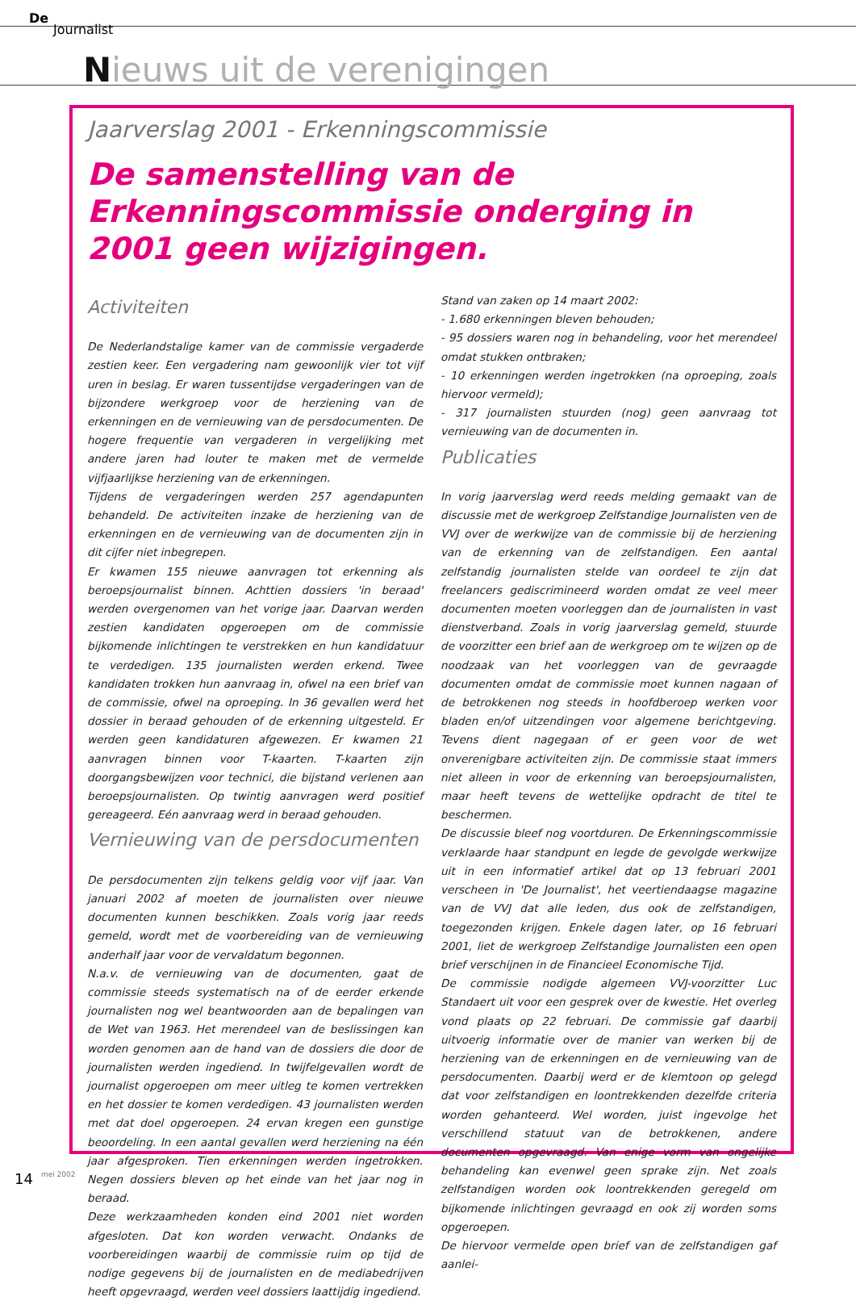De
Journalist
Nieuws uit de verenigingen
Jaarverslag 2001 - Erkenningscommissie
De samenstelling van de Erkenningscommissie onderging in 2001 geen wijzigingen.
Activiteiten
De Nederlandstalige kamer van de commissie vergaderde zestien keer. Een vergadering nam gewoonlijk vier tot vijf uren in beslag. Er waren tussentijdse vergaderingen van de bijzondere werkgroep voor de herziening van de erkenningen en de vernieuwing van de persdocumenten. De hogere frequentie van vergaderen in vergelijking met andere jaren had louter te maken met de vermelde vijfjaarlijkse herziening van de erkenningen.
Tijdens de vergaderingen werden 257 agendapunten behandeld. De activiteiten inzake de herziening van de erkenningen en de vernieuwing van de documenten zijn in dit cijfer niet inbegrepen.
Er kwamen 155 nieuwe aanvragen tot erkenning als beroepsjournalist binnen. Achttien dossiers 'in beraad' werden overgenomen van het vorige jaar. Daarvan werden zestien kandidaten opgeroepen om de commissie bijkomende inlichtingen te verstrekken en hun kandidatuur te verdedigen. 135 journalisten werden erkend. Twee kandidaten trokken hun aanvraag in, ofwel na een brief van de commissie, ofwel na oproeping. In 36 gevallen werd het dossier in beraad gehouden of de erkenning uitgesteld. Er werden geen kandidaturen afgewezen. Er kwamen 21 aanvragen binnen voor T-kaarten. T-kaarten zijn doorgangsbewijzen voor technici, die bijstand verlenen aan beroepsjournalisten. Op twintig aanvragen werd positief gereageerd. Eén aanvraag werd in beraad gehouden.
Vernieuwing van de persdocumenten
De persdocumenten zijn telkens geldig voor vijf jaar. Van januari 2002 af moeten de journalisten over nieuwe documenten kunnen beschikken. Zoals vorig jaar reeds gemeld, wordt met de voorbereiding van de vernieuwing anderhalf jaar voor de vervaldatum begonnen.
N.a.v. de vernieuwing van de documenten, gaat de commissie steeds systematisch na of de eerder erkende journalisten nog wel beantwoorden aan de bepalingen van de Wet van 1963. Het merendeel van de beslissingen kan worden genomen aan de hand van de dossiers die door de journalisten werden ingediend. In twijfelgevallen wordt de journalist opgeroepen om meer uitleg te komen vertrekken en het dossier te komen verdedigen. 43 journalisten werden met dat doel opgeroepen. 24 ervan kregen een gunstige beoordeling. In een aantal gevallen werd herziening na één jaar afgesproken. Tien erkenningen werden ingetrokken. Negen dossiers bleven op het einde van het jaar nog in beraad.
Deze werkzaamheden konden eind 2001 niet worden afgesloten. Dat kon worden verwacht. Ondanks de voorbereidingen waarbij de commissie ruim op tijd de nodige gegevens bij de journalisten en de mediabedrijven heeft opgevraagd, werden veel dossiers laattijdig ingediend.
Stand van zaken op 14 maart 2002:
- 1.680 erkenningen bleven behouden;
- 95 dossiers waren nog in behandeling, voor het merendeel omdat stukken ontbraken;
- 10 erkenningen werden ingetrokken (na oproeping, zoals hiervoor vermeld);
- 317 journalisten stuurden (nog) geen aanvraag tot vernieuwing van de documenten in.
Publicaties
In vorig jaarverslag werd reeds melding gemaakt van de discussie met de werkgroep Zelfstandige Journalisten ven de VVJ over de werkwijze van de commissie bij de herziening van de erkenning van de zelfstandigen. Een aantal zelfstandig journalisten stelde van oordeel te zijn dat freelancers gediscrimineerd worden omdat ze veel meer documenten moeten voorleggen dan de journalisten in vast dienstverband. Zoals in vorig jaarverslag gemeld, stuurde de voorzitter een brief aan de werkgroep om te wijzen op de noodzaak van het voorleggen van de gevraagde documenten omdat de commissie moet kunnen nagaan of de betrokkenen nog steeds in hoofdberoep werken voor bladen en/of uitzendingen voor algemene berichtgeving. Tevens dient nagegaan of er geen voor de wet onverenigbare activiteiten zijn. De commissie staat immers niet alleen in voor de erkenning van beroepsjournalisten, maar heeft tevens de wettelijke opdracht de titel te beschermen.
De discussie bleef nog voortduren. De Erkenningscommissie verklaarde haar standpunt en legde de gevolgde werkwijze uit in een informatief artikel dat op 13 februari 2001 verscheen in 'De Journalist', het veertiendaagse magazine van de VVJ dat alle leden, dus ook de zelfstandigen, toegezonden krijgen. Enkele dagen later, op 16 februari 2001, liet de werkgroep Zelfstandige Journalisten een open brief verschijnen in de Financieel Economische Tijd.
De commissie nodigde algemeen VVJ-voorzitter Luc Standaert uit voor een gesprek over de kwestie. Het overleg vond plaats op 22 februari. De commissie gaf daarbij uitvoerig informatie over de manier van werken bij de herziening van de erkenningen en de vernieuwing van de persdocumenten. Daarbij werd er de klemtoon op gelegd dat voor zelfstandigen en loontrekkenden dezelfde criteria worden gehanteerd. Wel worden, juist ingevolge het verschillend statuut van de betrokkenen, andere documenten opgevraagd. Van enige vorm van ongelijke behandeling kan evenwel geen sprake zijn. Net zoals zelfstandigen worden ook loontrekkenden geregeld om bijkomende inlichtingen gevraagd en ook zij worden soms opgeroepen.
De hiervoor vermelde open brief van de zelfstandigen gaf aanlei-
14 mei 2002